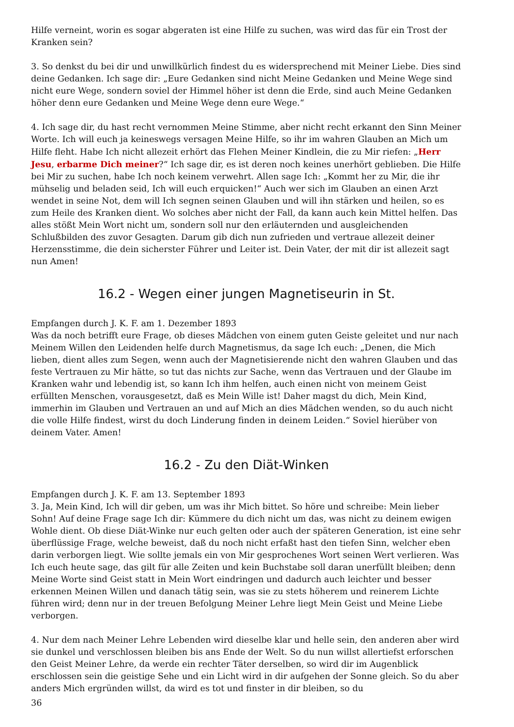Hilfe verneint, worin es sogar abgeraten ist eine Hilfe zu suchen, was wird das für ein Trost der Kranken sein?
3. So denkst du bei dir und unwillkürlich findest du es widersprechend mit Meiner Liebe. Dies sind deine Gedanken. Ich sage dir: „Eure Gedanken sind nicht Meine Gedanken und Meine Wege sind nicht eure Wege, sondern soviel der Himmel höher ist denn die Erde, sind auch Meine Gedanken höher denn eure Gedanken und Meine Wege denn eure Wege.“
4. Ich sage dir, du hast recht vernommen Meine Stimme, aber nicht recht erkannt den Sinn Meiner Worte. Ich will euch ja keineswegs versagen Meine Hilfe, so ihr im wahren Glauben an Mich um Hilfe fleht. Habe Ich nicht allezeit erhört das Flehen Meiner Kindlein, die zu Mir riefen: „Herr Jesu, erbarme Dich meiner?“ Ich sage dir, es ist deren noch keines unerhört geblieben. Die Hilfe bei Mir zu suchen, habe Ich noch keinem verwehrt. Allen sage Ich: „Kommt her zu Mir, die ihr mühselig und beladen seid, Ich will euch erquicken!“ Auch wer sich im Glauben an einen Arzt wendet in seine Not, dem will Ich segnen seinen Glauben und will ihn stärken und heilen, so es zum Heile des Kranken dient. Wo solches aber nicht der Fall, da kann auch kein Mittel helfen. Das alles stößt Mein Wort nicht um, sondern soll nur den erläuternden und ausgleichenden Schlußbilden des zuvor Gesagten. Darum gib dich nun zufrieden und vertraue allezeit deiner Herzensstimme, die dein sicherster Führer und Leiter ist. Dein Vater, der mit dir ist allezeit sagt nun Amen!
16.2 - Wegen einer jungen Magnetiseurin in St.
Empfangen durch J. K. F. am 1. Dezember 1893
Was da noch betrifft eure Frage, ob dieses Mädchen von einem guten Geiste geleitet und nur nach Meinem Willen den Leidenden helfe durch Magnetismus, da sage Ich euch: „Denen, die Mich lieben, dient alles zum Segen, wenn auch der Magnetisierende nicht den wahren Glauben und das feste Vertrauen zu Mir hätte, so tut das nichts zur Sache, wenn das Vertrauen und der Glaube im Kranken wahr und lebendig ist, so kann Ich ihm helfen, auch einen nicht von meinem Geist erfüllten Menschen, vorausgesetzt, daß es Mein Wille ist! Daher magst du dich, Mein Kind, immerhin im Glauben und Vertrauen an und auf Mich an dies Mädchen wenden, so du auch nicht die volle Hilfe findest, wirst du doch Linderung finden in deinem Leiden.“ Soviel hierüber von deinem Vater. Amen!
16.2 - Zu den Diät-Winken
Empfangen durch J. K. F. am 13. September 1893
3. Ja, Mein Kind, Ich will dir geben, um was ihr Mich bittet. So höre und schreibe: Mein lieber Sohn! Auf deine Frage sage Ich dir: Kümmere du dich nicht um das, was nicht zu deinem ewigen Wohle dient. Ob diese Diät-Winke nur euch gelten oder auch der späteren Generation, ist eine sehr überflüssige Frage, welche beweist, daß du noch nicht erfaßt hast den tiefen Sinn, welcher eben darin verborgen liegt. Wie sollte jemals ein von Mir gesprochenes Wort seinen Wert verlieren. Was Ich euch heute sage, das gilt für alle Zeiten und kein Buchstabe soll daran unerfüllt bleiben; denn Meine Worte sind Geist statt in Mein Wort eindringen und dadurch auch leichter und besser erkennen Meinen Willen und danach tätig sein, was sie zu stets höherem und reinerem Lichte führen wird; denn nur in der treuen Befolgung Meiner Lehre liegt Mein Geist und Meine Liebe verborgen.
4. Nur dem nach Meiner Lehre Lebenden wird dieselbe klar und helle sein, den anderen aber wird sie dunkel und verschlossen bleiben bis ans Ende der Welt. So du nun willst allertiefst erforschen den Geist Meiner Lehre, da werde ein rechter Täter derselben, so wird dir im Augenblick erschlossen sein die geistige Sehe und ein Licht wird in dir aufgehen der Sonne gleich. So du aber anders Mich ergründen willst, da wird es tot und finster in dir bleiben, so du
36